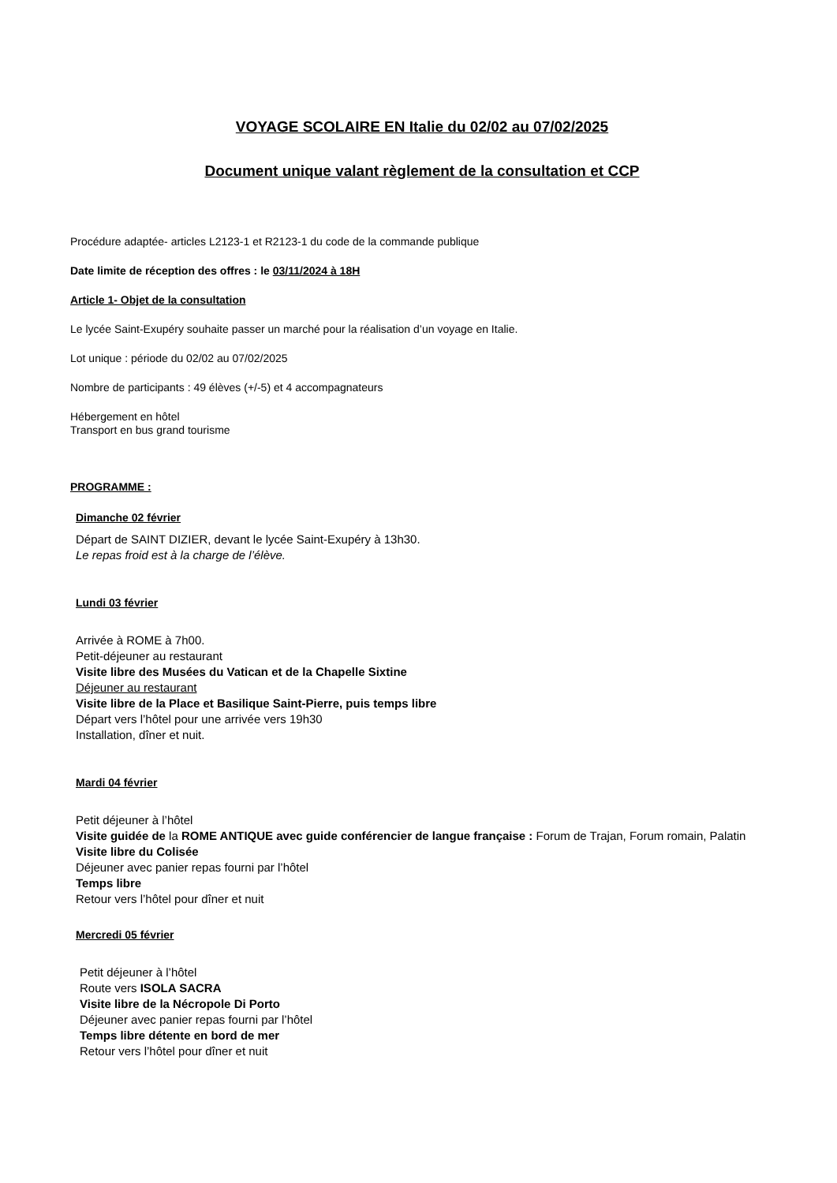VOYAGE SCOLAIRE EN Italie du 02/02 au 07/02/2025
Document unique valant règlement de la consultation et CCP
Procédure adaptée- articles L2123-1 et R2123-1 du code de la commande publique
Date limite de réception des offres : le 03/11/2024 à 18H
Article 1- Objet de la consultation
Le lycée Saint-Exupéry souhaite passer un marché pour la réalisation d’un voyage en Italie.
Lot unique : période du 02/02 au 07/02/2025
Nombre de participants : 49 élèves (+/-5) et 4 accompagnateurs
Hébergement en hôtel
Transport en bus grand tourisme
PROGRAMME :
Dimanche 02 février
Départ de SAINT DIZIER, devant le lycée Saint-Exupéry à 13h30.
Le repas froid est à la charge de l’élève.
Lundi 03 février
Arrivée à ROME à 7h00.
Petit-déjeuner au restaurant
Visite libre des Musées du Vatican et de la Chapelle Sixtine
Déjeuner au restaurant
Visite libre de la Place et Basilique Saint-Pierre, puis temps libre
Départ vers l’hôtel pour une arrivée vers 19h30
Installation, dîner et nuit.
Mardi 04 février
Petit déjeuner à l’hôtel
Visite guidée de la ROME ANTIQUE avec guide conférencier de langue française : Forum de Trajan, Forum romain, Palatin
Visite libre du Colisée
Déjeuner avec panier repas fourni par l’hôtel
Temps libre
Retour vers l’hôtel pour dîner et nuit
Mercredi 05 février
Petit déjeuner à l’hôtel
Route vers ISOLA SACRA
Visite libre de la Nécropole Di Porto
Déjeuner avec panier repas fourni par l’hôtel
Temps libre détente en bord de mer
Retour vers l’hôtel pour dîner et nuit